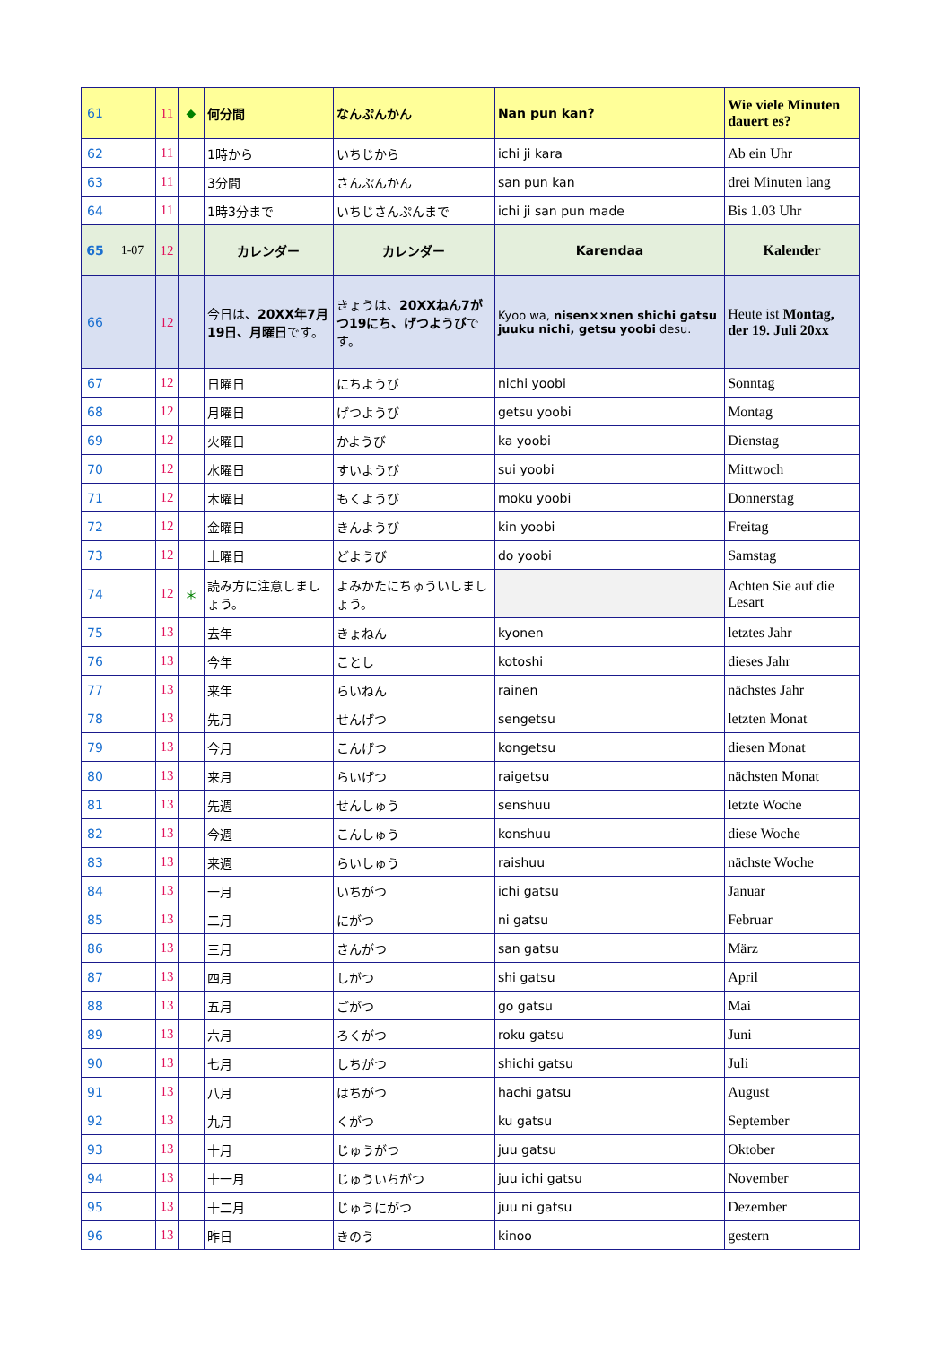| 61 | | 11 | ◆ | 何分間 | なんぷんかん | Nan pun kan? | Wie viele Minuten dauert es? |
| 62 | | 11 | | 1時から | いちじから | ichi ji kara | Ab ein Uhr |
| 63 | | 11 | | 3分間 | さんぷんかん | san pun kan | drei Minuten lang |
| 64 | | 11 | | 1時3分まで | いちじさんぷんまで | ichi ji san pun made | Bis 1.03 Uhr |
| 65 | 1-07 | 12 | | カレンダー | カレンダー | Karendaa | Kalender |
| 66 | | 12 | | 今日は、 20XX年7月19日、月曜日 です。 | きょうは、 20XXねん7がつ19にち、げつようび です。 | Kyoo wa, nisen××nen shichi gatsu juuku nichi, getsu yoobi desu. | Heute ist Montag, der 19. Juli 20xx |
| 67 | | 12 | | 日曜日 | にちようび | nichi yoobi | Sonntag |
| 68 | | 12 | | 月曜日 | げつようび | getsu yoobi | Montag |
| 69 | | 12 | | 火曜日 | かようび | ka yoobi | Dienstag |
| 70 | | 12 | | 水曜日 | すいようび | sui yoobi | Mittwoch |
| 71 | | 12 | | 木曜日 | もくようび | moku yoobi | Donnerstag |
| 72 | | 12 | | 金曜日 | きんようび | kin yoobi | Freitag |
| 73 | | 12 | | 土曜日 | どようび | do yoobi | Samstag |
| 74 | | 12 | ＊ | 読み方に注意しましょう。 | よみかたにちゅういしましょう。 | | Achten Sie auf die Lesart |
| 75 | | 13 | | 去年 | きょねん | kyonen | letztes Jahr |
| 76 | | 13 | | 今年 | ことし | kotoshi | dieses Jahr |
| 77 | | 13 | | 来年 | らいねん | rainen | nächstes Jahr |
| 78 | | 13 | | 先月 | せんげつ | sengetsu | letzten Monat |
| 79 | | 13 | | 今月 | こんげつ | kongetsu | diesen Monat |
| 80 | | 13 | | 来月 | らいげつ | raigetsu | nächsten Monat |
| 81 | | 13 | | 先週 | せんしゅう | senshuu | letzte Woche |
| 82 | | 13 | | 今週 | こんしゅう | konshuu | diese Woche |
| 83 | | 13 | | 来週 | らいしゅう | raishuu | nächste Woche |
| 84 | | 13 | | 一月 | いちがつ | ichi gatsu | Januar |
| 85 | | 13 | | 二月 | にがつ | ni gatsu | Februar |
| 86 | | 13 | | 三月 | さんがつ | san gatsu | März |
| 87 | | 13 | | 四月 | しがつ | shi gatsu | April |
| 88 | | 13 | | 五月 | ごがつ | go gatsu | Mai |
| 89 | | 13 | | 六月 | ろくがつ | roku gatsu | Juni |
| 90 | | 13 | | 七月 | しちがつ | shichi gatsu | Juli |
| 91 | | 13 | | 八月 | はちがつ | hachi gatsu | August |
| 92 | | 13 | | 九月 | くがつ | ku gatsu | September |
| 93 | | 13 | | 十月 | じゅうがつ | juu gatsu | Oktober |
| 94 | | 13 | | 十一月 | じゅういちがつ | juu ichi gatsu | November |
| 95 | | 13 | | 十二月 | じゅうにがつ | juu ni gatsu | Dezember |
| 96 | | 13 | | 昨日 | きのう | kinoo | gestern |